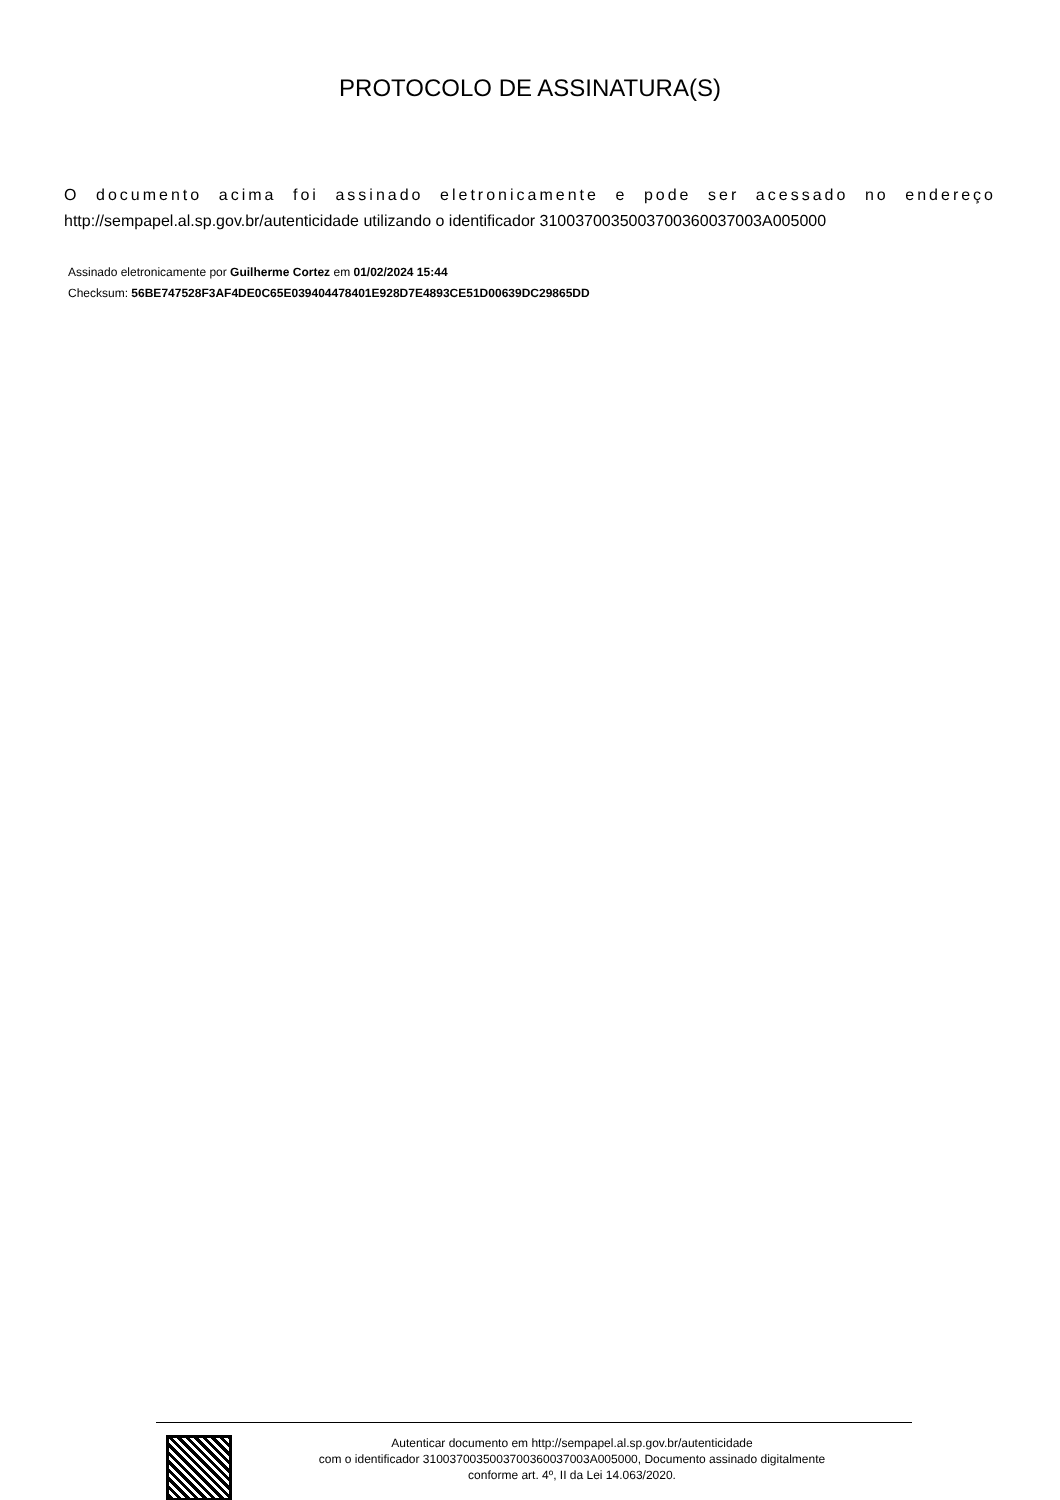PROTOCOLO DE ASSINATURA(S)
O documento acima foi assinado eletronicamente e pode ser acessado no endereço
http://sempapel.al.sp.gov.br/autenticidade utilizando o identificador 310037003500370036003700​3A005000
Assinado eletronicamente por Guilherme Cortez em 01/02/2024 15:44
Checksum: 56BE747528F3AF4DE0C65E039404478401E928D7E4893CE51D00639DC29865DD
Autenticar documento em http://sempapel.al.sp.gov.br/autenticidade
com o identificador 310037003500370036003700​3A005000, Documento assinado digitalmente
conforme art. 4º, II da Lei 14.063/2020.